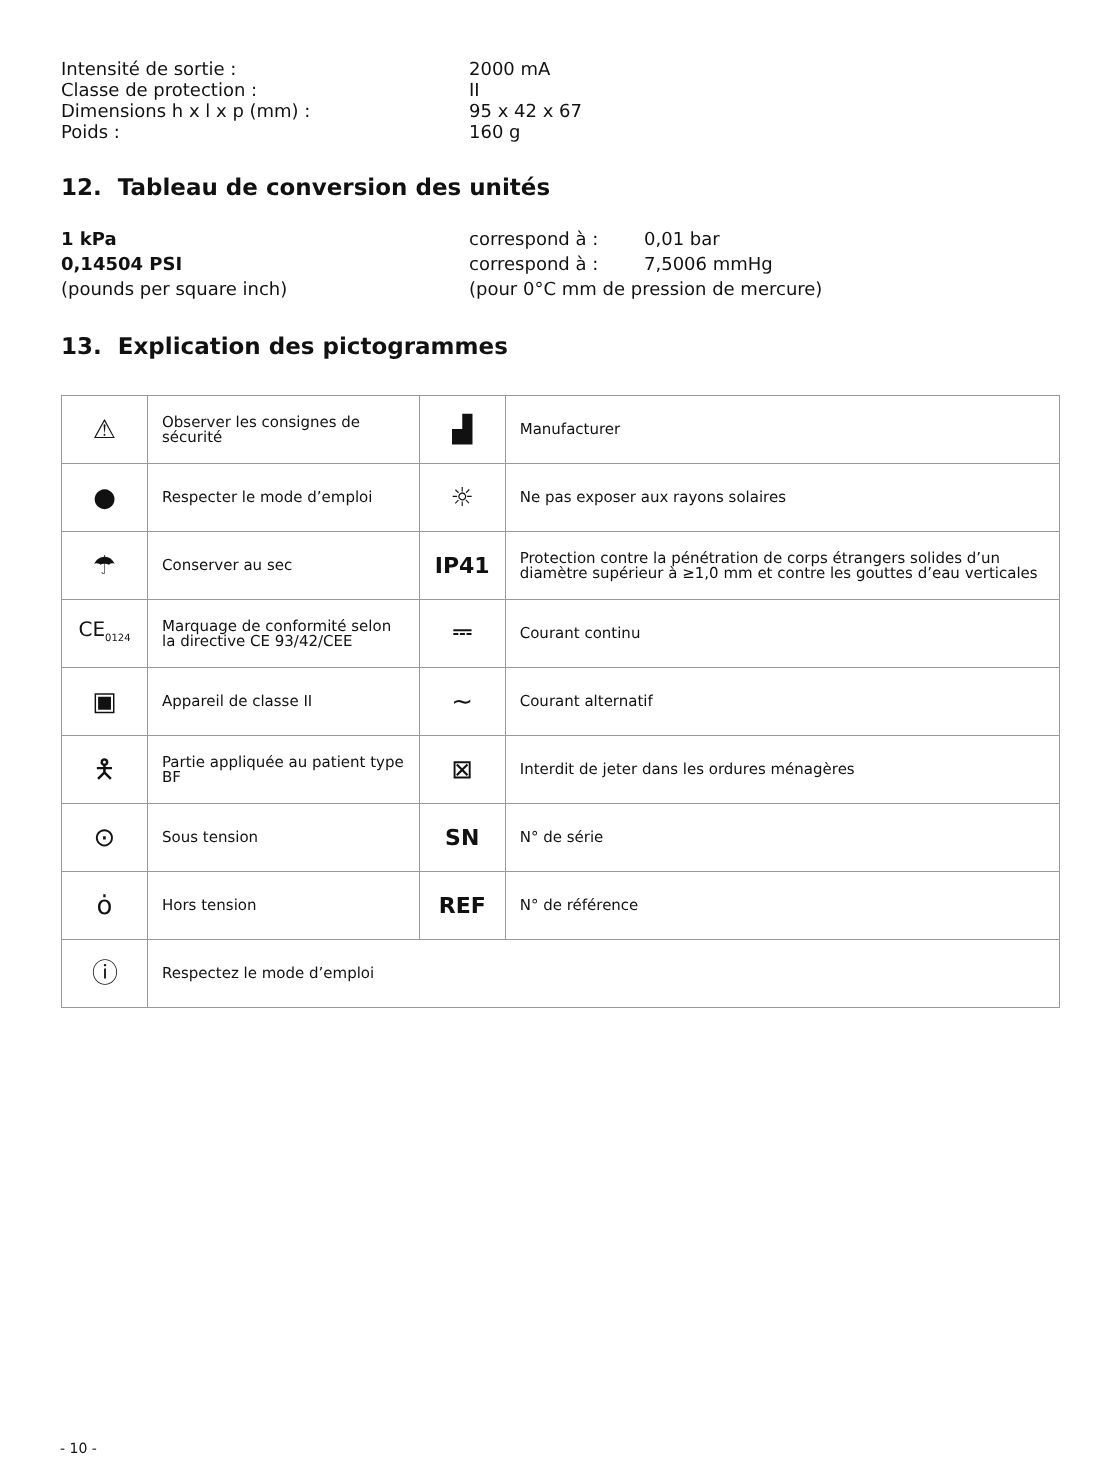Intensité de sortie :
2000 mA
Classe de protection :
II
Dimensions h x l x p (mm) :
95 x 42 x 67
Poids :
160 g
12. Tableau de conversion des unités
1 kPa
correspond à :
0,01 bar
0,14504 PSI
correspond à :
7,5006 mmHg
(pounds per square inch)
(pour 0°C mm de pression de mercure)
13. Explication des pictogrammes
| ⚠ | Observer les consignes de sécurité | ▟ | Manufacturer |
| ● | Respecter le mode d’emploi | ☼ | Ne pas exposer aux rayons solaires |
| ☂ | Conserver au sec | IP41 | Protection contre la pénétration de corps étrangers solides d’un diamètre supérieur à ≥1,0 mm et contre les gouttes d’eau verticales |
| CE<sub>0124</sub> | Marquage de conformité selon la directive CE 93/42/CEE | ⎓ | Courant continu |
| ▣ | Appareil de classe II | ∼ | Courant alternatif |
| 🯅 | Partie appliquée au patient type BF | ⊠ | Interdit de jeter dans les ordures ménagères |
| ⊙ | Sous tension | SN | N° de série |
| ȯ | Hors tension | REF | N° de référence |
| ⓘ | Respectez le mode d’emploi | | |
- 10 -